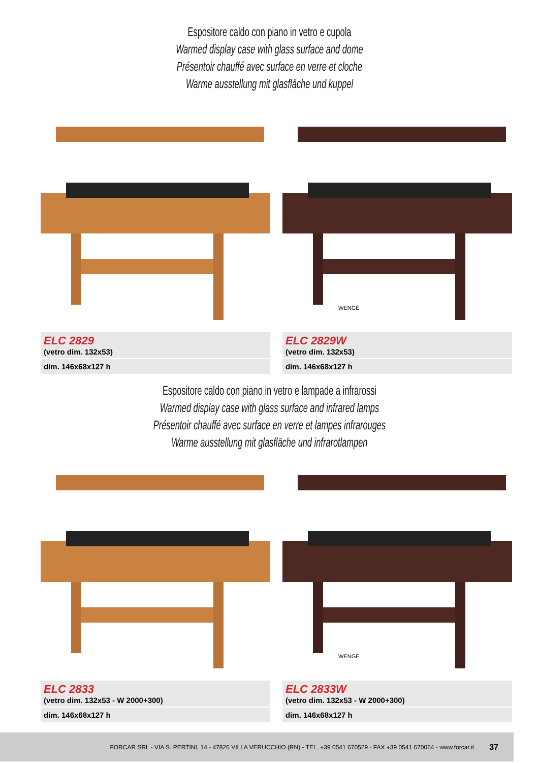Espositore caldo con piano in vetro e cupola
Warmed display case with glass surface and dome
Présentoir chauffé avec surface en verre et cloche
Warme ausstellung mit glasfläche und kuppel
ELC 2829
(vetro dim. 132x53)
dim. 146x68x127 h
WENGÉ
ELC 2829W
(vetro dim. 132x53)
dim. 146x68x127 h
Espositore caldo con piano in vetro e lampade a infrarossi
Warmed display case with glass surface and infrared lamps
Présentoir chauffé avec surface en verre et lampes infrarouges
Warme ausstellung mit glasfläche und infrarotlampen
ELC 2833
(vetro dim. 132x53 - W 2000+300)
dim. 146x68x127 h
WENGÉ
ELC 2833W
(vetro dim. 132x53 - W 2000+300)
dim. 146x68x127 h
FORCAR SRL - VIA S. PERTINI, 14 - 47826 VILLA VERUCCHIO (RN) - TEL. +39 0541 670529 - FAX +39 0541 670064 - www.forcar.it 37